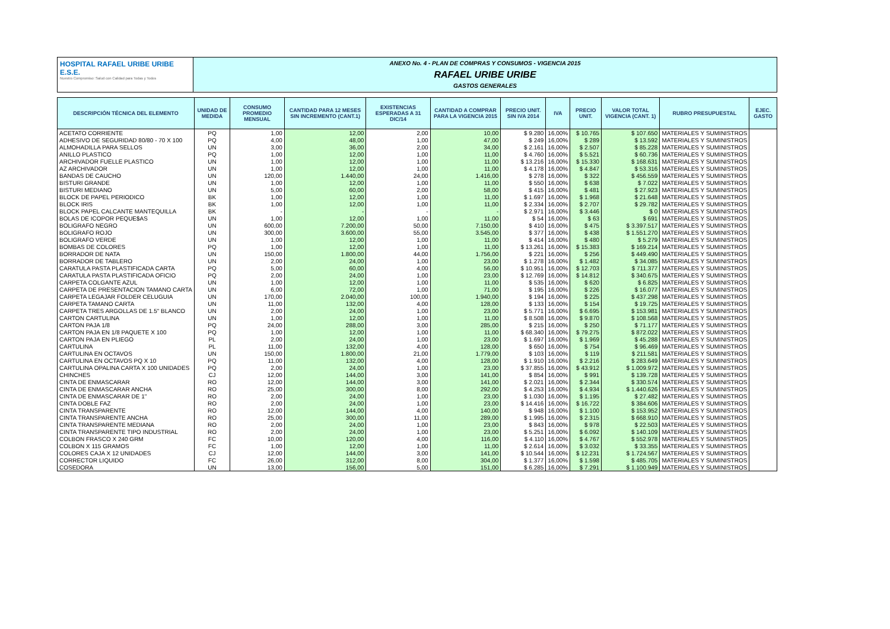HOSPITAL RAFAEL URIBE URIBE E.S.E.
Nuestro Compromiso: Salud con Calidad para Todas y Todos
ANEXO No. 4 - PLAN DE COMPRAS Y CONSUMOS - VIGENCIA 2015
RAFAEL URIBE URIBE
GASTOS GENERALES
| DESCRIPCIÓN TÉCNICA DEL ELEMENTO | UNIDAD DE MEDIDA | CONSUMO PROMEDIO MENSUAL | CANTIDAD PARA 12 MESES SIN INCREMENTO (CANT.1) | EXISTENCIAS ESPERADAS A 31 DIC/14 | CANTIDAD A COMPRAR PARA LA VIGENCIA 2015 | PRECIO UNIT. SIN IVA 2014 | IVA | PRECIO UNIT. | VALOR TOTAL VIGENCIA (CANT. 1) | RUBRO PRESUPUESTAL | EJEC. GASTO |
| --- | --- | --- | --- | --- | --- | --- | --- | --- | --- | --- | --- |
| ACETATO CORRIENTE | PQ | 1,00 | 12,00 | 2,00 | 10,00 | $ 9.280 | 16,00% | $ 10.765 | $ 107.650 | MATERIALES Y SUMINISTROS | |
| ADHESIVO DE SEGURIDAD 80/80 - 70 X 100 | PQ | 4,00 | 48,00 | 1,00 | 47,00 | $ 249 | 16,00% | $ 289 | $ 13.592 | MATERIALES Y SUMINISTROS | |
| ALMOHADILLA PARA SELLOS | UN | 3,00 | 36,00 | 2,00 | 34,00 | $ 2.161 | 16,00% | $ 2.507 | $ 85.228 | MATERIALES Y SUMINISTROS | |
| ANILLO PLASTICO | PQ | 1,00 | 12,00 | 1,00 | 11,00 | $ 4.760 | 16,00% | $ 5.521 | $ 60.736 | MATERIALES Y SUMINISTROS | |
| ARCHIVADOR FUELLE PLASTICO | UN | 1,00 | 12,00 | 1,00 | 11,00 | $ 13.216 | 16,00% | $ 15.330 | $ 168.631 | MATERIALES Y SUMINISTROS | |
| AZ ARCHIVADOR | UN | 1,00 | 12,00 | 1,00 | 11,00 | $ 4.178 | 16,00% | $ 4.847 | $ 53.316 | MATERIALES Y SUMINISTROS | |
| BANDAS DE CAUCHO | UN | 120,00 | 1.440,00 | 24,00 | 1.416,00 | $ 278 | 16,00% | $ 322 | $ 456.559 | MATERIALES Y SUMINISTROS | |
| BISTURI GRANDE | UN | 1,00 | 12,00 | 1,00 | 11,00 | $ 550 | 16,00% | $ 638 | $ 7.022 | MATERIALES Y SUMINISTROS | |
| BISTURI MEDIANO | UN | 5,00 | 60,00 | 2,00 | 58,00 | $ 415 | 16,00% | $ 481 | $ 27.923 | MATERIALES Y SUMINISTROS | |
| BLOCK DE PAPEL PERIODICO | BK | 1,00 | 12,00 | 1,00 | 11,00 | $ 1.697 | 16,00% | $ 1.968 | $ 21.648 | MATERIALES Y SUMINISTROS | |
| BLOCK IRIS | BK | 1,00 | 12,00 | 1,00 | 11,00 | $ 2.334 | 16,00% | $ 2.707 | $ 29.782 | MATERIALES Y SUMINISTROS | |
| BLOCK PAPEL CALCANTE MANTEQUILLA | BK | - | - | - | - | $ 2.971 | 16,00% | $ 3.446 | $ 0 | MATERIALES Y SUMINISTROS | |
| BOLAS DE ICOPOR PEQUE$AS | UN | 1,00 | 12,00 | 1,00 | 11,00 | $ 54 | 16,00% | $ 63 | $ 691 | MATERIALES Y SUMINISTROS | |
| BOLIGRAFO NEGRO | UN | 600,00 | 7.200,00 | 50,00 | 7.150,00 | $ 410 | 16,00% | $ 475 | $ 3.397.517 | MATERIALES Y SUMINISTROS | |
| BOLIGRAFO ROJO | UN | 300,00 | 3.600,00 | 55,00 | 3.545,00 | $ 377 | 16,00% | $ 438 | $ 1.551.270 | MATERIALES Y SUMINISTROS | |
| BOLIGRAFO VERDE | UN | 1,00 | 12,00 | 1,00 | 11,00 | $ 414 | 16,00% | $ 480 | $ 5.279 | MATERIALES Y SUMINISTROS | |
| BOMBAS DE COLORES | PQ | 1,00 | 12,00 | 1,00 | 11,00 | $ 13.261 | 16,00% | $ 15.383 | $ 169.214 | MATERIALES Y SUMINISTROS | |
| BORRADOR DE NATA | UN | 150,00 | 1.800,00 | 44,00 | 1.756,00 | $ 221 | 16,00% | $ 256 | $ 449.490 | MATERIALES Y SUMINISTROS | |
| BORRADOR DE TABLERO | UN | 2,00 | 24,00 | 1,00 | 23,00 | $ 1.278 | 16,00% | $ 1.482 | $ 34.085 | MATERIALES Y SUMINISTROS | |
| CARATULA PASTA PLASTIFICADA CARTA | PQ | 5,00 | 60,00 | 4,00 | 56,00 | $ 10.951 | 16,00% | $ 12.703 | $ 711.377 | MATERIALES Y SUMINISTROS | |
| CARATULA PASTA PLASTIFICADA OFICIO | PQ | 2,00 | 24,00 | 1,00 | 23,00 | $ 12.769 | 16,00% | $ 14.812 | $ 340.675 | MATERIALES Y SUMINISTROS | |
| CARPETA COLGANTE AZUL | UN | 1,00 | 12,00 | 1,00 | 11,00 | $ 535 | 16,00% | $ 620 | $ 6.825 | MATERIALES Y SUMINISTROS | |
| CARPETA DE PRESENTACION TAMANO CARTA | UN | 6,00 | 72,00 | 1,00 | 71,00 | $ 195 | 16,00% | $ 226 | $ 16.077 | MATERIALES Y SUMINISTROS | |
| CARPETA LEGAJAR FOLDER CELUGUIA | UN | 170,00 | 2.040,00 | 100,00 | 1.940,00 | $ 194 | 16,00% | $ 225 | $ 437.298 | MATERIALES Y SUMINISTROS | |
| CARPETA TAMANO CARTA | UN | 11,00 | 132,00 | 4,00 | 128,00 | $ 133 | 16,00% | $ 154 | $ 19.725 | MATERIALES Y SUMINISTROS | |
| CARPETA TRES ARGOLLAS DE 1.5" BLANCO | UN | 2,00 | 24,00 | 1,00 | 23,00 | $ 5.771 | 16,00% | $ 6.695 | $ 153.981 | MATERIALES Y SUMINISTROS | |
| CARTON CARTULINA | UN | 1,00 | 12,00 | 1,00 | 11,00 | $ 8.508 | 16,00% | $ 9.870 | $ 108.568 | MATERIALES Y SUMINISTROS | |
| CARTON PAJA 1/8 | PQ | 24,00 | 288,00 | 3,00 | 285,00 | $ 215 | 16,00% | $ 250 | $ 71.177 | MATERIALES Y SUMINISTROS | |
| CARTON PAJA EN 1/8 PAQUETE X 100 | PQ | 1,00 | 12,00 | 1,00 | 11,00 | $ 68.340 | 16,00% | $ 79.275 | $ 872.022 | MATERIALES Y SUMINISTROS | |
| CARTON PAJA EN PLIEGO | PL | 2,00 | 24,00 | 1,00 | 23,00 | $ 1.697 | 16,00% | $ 1.969 | $ 45.288 | MATERIALES Y SUMINISTROS | |
| CARTULINA | PL | 11,00 | 132,00 | 4,00 | 128,00 | $ 650 | 16,00% | $ 754 | $ 96.469 | MATERIALES Y SUMINISTROS | |
| CARTULINA EN OCTAVOS | UN | 150,00 | 1.800,00 | 21,00 | 1.779,00 | $ 103 | 16,00% | $ 119 | $ 211.581 | MATERIALES Y SUMINISTROS | |
| CARTULINA EN OCTAVOS PQ X 10 | PQ | 11,00 | 132,00 | 4,00 | 128,00 | $ 1.910 | 16,00% | $ 2.216 | $ 283.649 | MATERIALES Y SUMINISTROS | |
| CARTULINA OPALINA CARTA X 100 UNIDADES | PQ | 2,00 | 24,00 | 1,00 | 23,00 | $ 37.855 | 16,00% | $ 43.912 | $ 1.009.972 | MATERIALES Y SUMINISTROS | |
| CHINCHES | CJ | 12,00 | 144,00 | 3,00 | 141,00 | $ 854 | 16,00% | $ 991 | $ 139.728 | MATERIALES Y SUMINISTROS | |
| CINTA DE ENMASCARAR | RO | 12,00 | 144,00 | 3,00 | 141,00 | $ 2.021 | 16,00% | $ 2.344 | $ 330.574 | MATERIALES Y SUMINISTROS | |
| CINTA DE ENMASCARAR ANCHA | RO | 25,00 | 300,00 | 8,00 | 292,00 | $ 4.253 | 16,00% | $ 4.934 | $ 1.440.626 | MATERIALES Y SUMINISTROS | |
| CINTA DE ENMASCARAR DE 1" | RO | 2,00 | 24,00 | 1,00 | 23,00 | $ 1.030 | 16,00% | $ 1.195 | $ 27.482 | MATERIALES Y SUMINISTROS | |
| CINTA DOBLE FAZ | RO | 2,00 | 24,00 | 1,00 | 23,00 | $ 14.416 | 16,00% | $ 16.722 | $ 384.606 | MATERIALES Y SUMINISTROS | |
| CINTA TRANSPARENTE | RO | 12,00 | 144,00 | 4,00 | 140,00 | $ 948 | 16,00% | $ 1.100 | $ 153.952 | MATERIALES Y SUMINISTROS | |
| CINTA TRANSPARENTE ANCHA | RO | 25,00 | 300,00 | 11,00 | 289,00 | $ 1.995 | 16,00% | $ 2.315 | $ 668.910 | MATERIALES Y SUMINISTROS | |
| CINTA TRANSPARENTE MEDIANA | RO | 2,00 | 24,00 | 1,00 | 23,00 | $ 843 | 16,00% | $ 978 | $ 22.503 | MATERIALES Y SUMINISTROS | |
| CINTA TRANSPARENTE TIPO INDUSTRIAL | RO | 2,00 | 24,00 | 1,00 | 23,00 | $ 5.251 | 16,00% | $ 6.092 | $ 140.109 | MATERIALES Y SUMINISTROS | |
| COLBON FRASCO X 240 GRM | FC | 10,00 | 120,00 | 4,00 | 116,00 | $ 4.110 | 16,00% | $ 4.767 | $ 552.978 | MATERIALES Y SUMINISTROS | |
| COLBON X 115 GRAMOS | FC | 1,00 | 12,00 | 1,00 | 11,00 | $ 2.614 | 16,00% | $ 3.032 | $ 33.355 | MATERIALES Y SUMINISTROS | |
| COLORES CAJA X 12 UNIDADES | CJ | 12,00 | 144,00 | 3,00 | 141,00 | $ 10.544 | 16,00% | $ 12.231 | $ 1.724.567 | MATERIALES Y SUMINISTROS | |
| CORRECTOR LIQUIDO | FC | 26,00 | 312,00 | 8,00 | 304,00 | $ 1.377 | 16,00% | $ 1.598 | $ 485.705 | MATERIALES Y SUMINISTROS | |
| COSEDORA | UN | 13,00 | 156,00 | 5,00 | 151,00 | $ 6.285 | 16,00% | $ 7.291 | $ 1.100.949 | MATERIALES Y SUMINISTROS | |